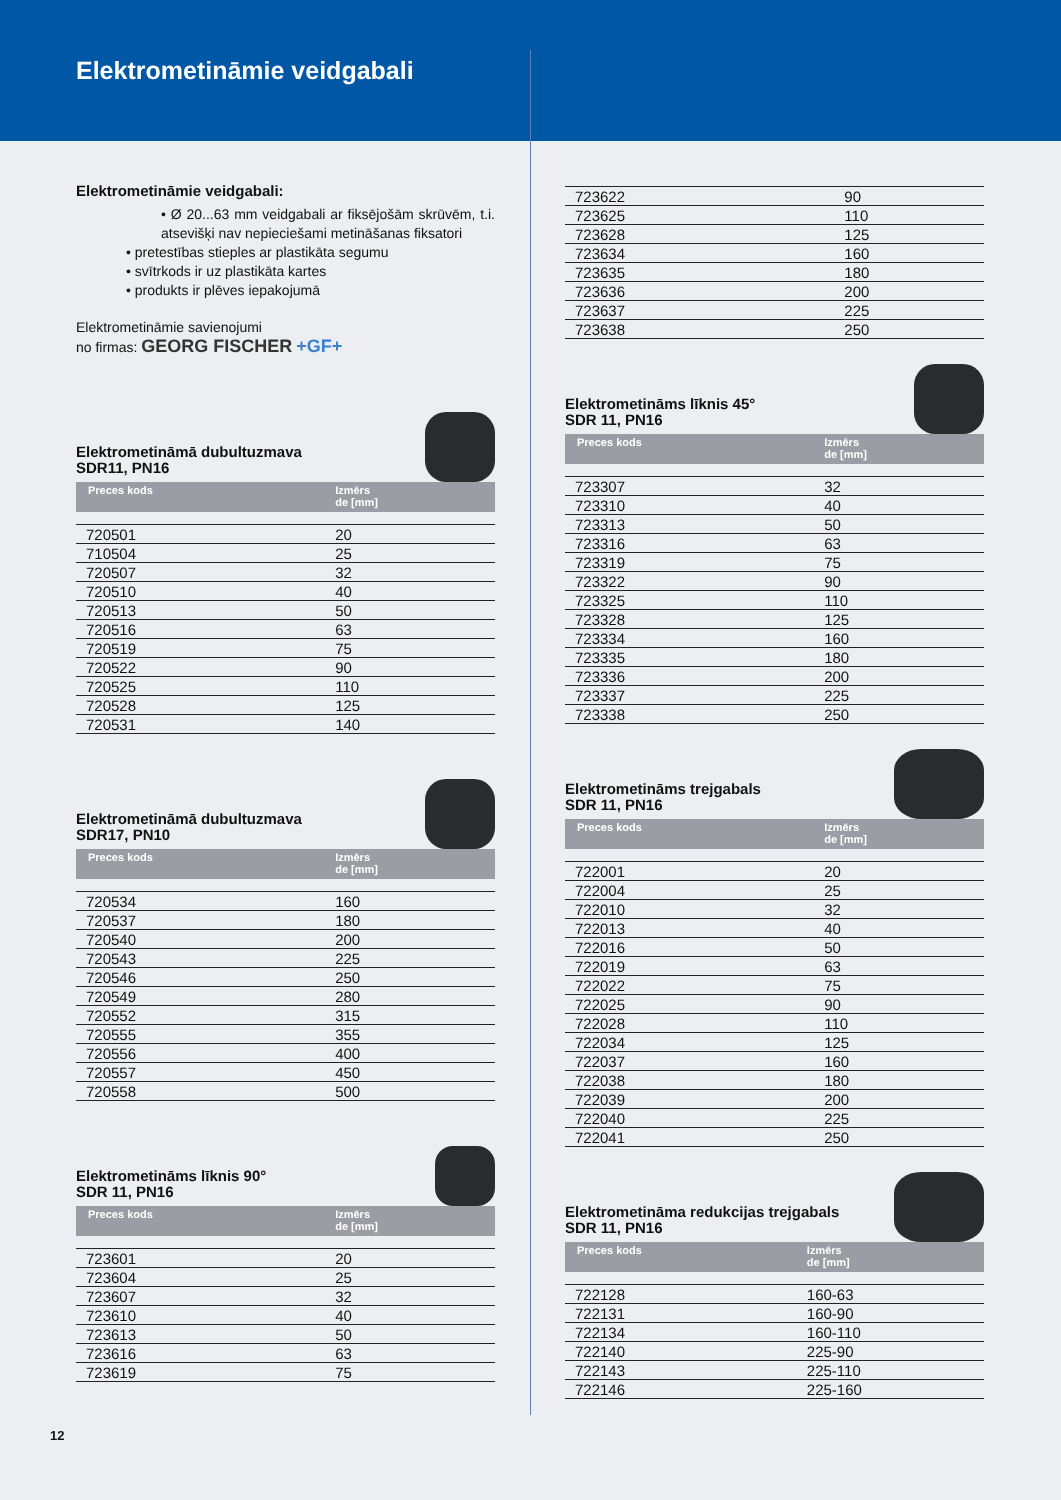Elektrometināmie veidgabali
Elektrometināmie veidgabali:
• Ø 20...63 mm veidgabali ar fiksējošām skrūvēm, t.i. atsevišķi nav nepieciešami metināšanas fiksatori
• pretestības stieples ar plastikāta segumu
• svītrkods ir uz plastikāta kartes
• produkts ir plēves iepakojumā
Elektrometināmie savienojumi
no firmas: GEORG FISCHER +GF+
Elektrometināmā dubultuzmava
SDR11, PN16
| Preces kods | Izmērs de [mm] |
| --- | --- |
| 720501 | 20 |
| 710504 | 25 |
| 720507 | 32 |
| 720510 | 40 |
| 720513 | 50 |
| 720516 | 63 |
| 720519 | 75 |
| 720522 | 90 |
| 720525 | 110 |
| 720528 | 125 |
| 720531 | 140 |
Elektrometināmā dubultuzmava
SDR17, PN10
| Preces kods | Izmērs de [mm] |
| --- | --- |
| 720534 | 160 |
| 720537 | 180 |
| 720540 | 200 |
| 720543 | 225 |
| 720546 | 250 |
| 720549 | 280 |
| 720552 | 315 |
| 720555 | 355 |
| 720556 | 400 |
| 720557 | 450 |
| 720558 | 500 |
Elektrometināms līknis 90°
SDR 11, PN16
| Preces kods | Izmērs de [mm] |
| --- | --- |
| 723601 | 20 |
| 723604 | 25 |
| 723607 | 32 |
| 723610 | 40 |
| 723613 | 50 |
| 723616 | 63 |
| 723619 | 75 |
| 723622 | 90 |
| 723625 | 110 |
| 723628 | 125 |
| 723634 | 160 |
| 723635 | 180 |
| 723636 | 200 |
| 723637 | 225 |
| 723638 | 250 |
Elektrometināms līknis 45°
SDR 11, PN16
| Preces kods | Izmērs de [mm] |
| --- | --- |
| 723307 | 32 |
| 723310 | 40 |
| 723313 | 50 |
| 723316 | 63 |
| 723319 | 75 |
| 723322 | 90 |
| 723325 | 110 |
| 723328 | 125 |
| 723334 | 160 |
| 723335 | 180 |
| 723336 | 200 |
| 723337 | 225 |
| 723338 | 250 |
Elektrometināms trejgabals
SDR 11, PN16
| Preces kods | Izmērs de [mm] |
| --- | --- |
| 722001 | 20 |
| 722004 | 25 |
| 722010 | 32 |
| 722013 | 40 |
| 722016 | 50 |
| 722019 | 63 |
| 722022 | 75 |
| 722025 | 90 |
| 722028 | 110 |
| 722034 | 125 |
| 722037 | 160 |
| 722038 | 180 |
| 722039 | 200 |
| 722040 | 225 |
| 722041 | 250 |
Elektrometināma redukcijas trejgabals
SDR 11, PN16
| Preces kods | Izmērs de [mm] |
| --- | --- |
| 722128 | 160-63 |
| 722131 | 160-90 |
| 722134 | 160-110 |
| 722140 | 225-90 |
| 722143 | 225-110 |
| 722146 | 225-160 |
12